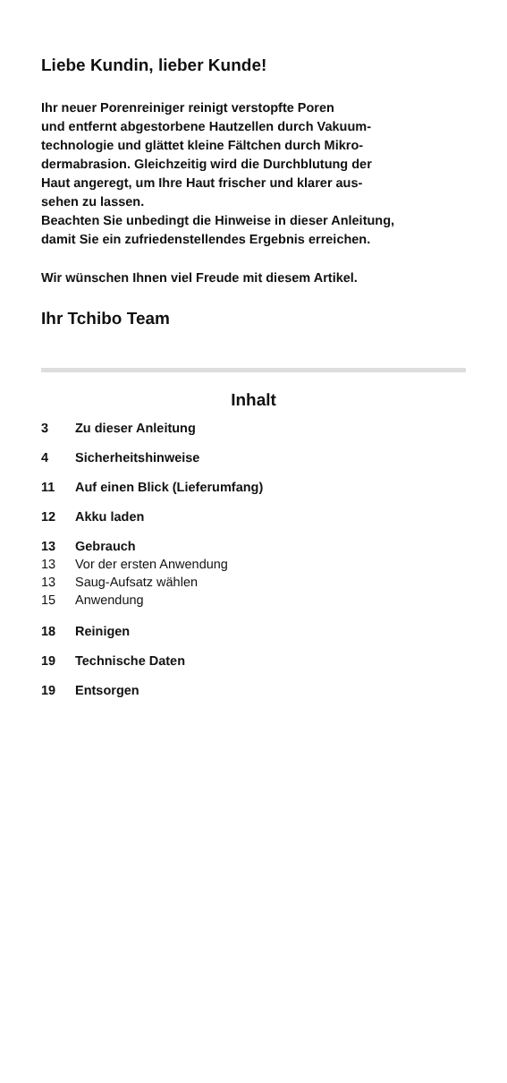Liebe Kundin, lieber Kunde!
Ihr neuer Porenreiniger reinigt verstopfte Poren
und entfernt abgestorbene Hautzellen durch Vakuum-
technologie und glättet kleine Fältchen durch Mikro-
dermabrasion. Gleichzeitig wird die Durchblutung der
Haut angeregt, um Ihre Haut frischer und klarer aus-
sehen zu lassen.
Beachten Sie unbedingt die Hinweise in dieser Anleitung,
damit Sie ein zufriedenstellendes Ergebnis erreichen.
Wir wünschen Ihnen viel Freude mit diesem Artikel.
Ihr Tchibo Team
Inhalt
3 Zu dieser Anleitung
4 Sicherheitshinweise
11 Auf einen Blick (Lieferumfang)
12 Akku laden
13 Gebrauch
13 Vor der ersten Anwendung
13 Saug-Aufsatz wählen
15 Anwendung
18 Reinigen
19 Technische Daten
19 Entsorgen